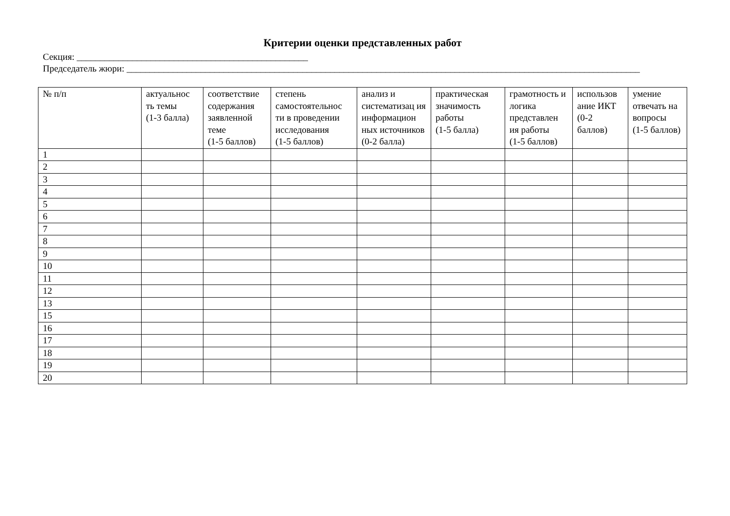Критерии оценки представленных работ
Секция: __________________________________________________
Председатель жюри: _______________________________________________________________________________________________________________
| № п/п | актуальнос ть темы (1-3 балла) | соответствие содержания заявленной теме (1-5 баллов) | степень самостоятельнос ти в проведении исследования (1-5 баллов) | анализ и систематизац ия информацион ных источников (0-2 балла) | практическая значимость работы (1-5 балла) | грамотность и логика представлен ия работы (1-5 баллов) | использов ание ИКТ (0-2 баллов) | умение отвечать на вопросы (1-5 баллов) |
| --- | --- | --- | --- | --- | --- | --- | --- | --- |
| 1 | | | | | | | | |
| 2 | | | | | | | | |
| 3 | | | | | | | | |
| 4 | | | | | | | | |
| 5 | | | | | | | | |
| 6 | | | | | | | | |
| 7 | | | | | | | | |
| 8 | | | | | | | | |
| 9 | | | | | | | | |
| 10 | | | | | | | | |
| 11 | | | | | | | | |
| 12 | | | | | | | | |
| 13 | | | | | | | | |
| 15 | | | | | | | | |
| 16 | | | | | | | | |
| 17 | | | | | | | | |
| 18 | | | | | | | | |
| 19 | | | | | | | | |
| 20 | | | | | | | | |